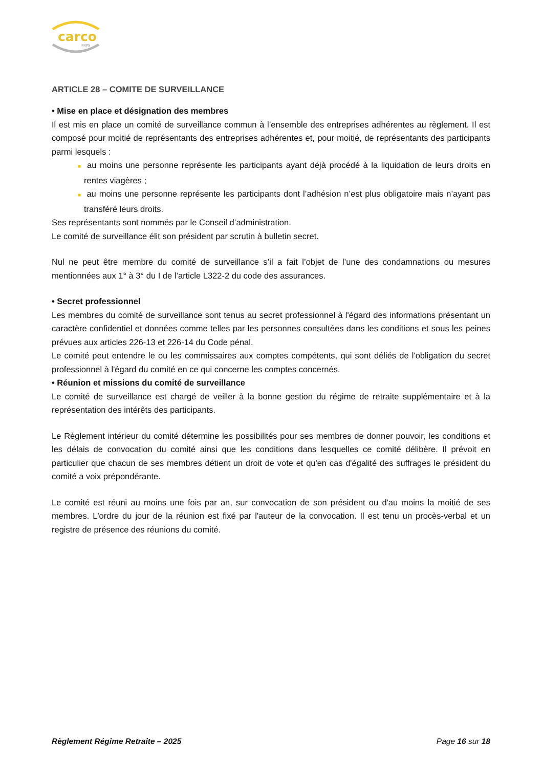carco
FRPS
ARTICLE 28 – COMITE DE SURVEILLANCE
• Mise en place et désignation des membres
Il est mis en place un comité de surveillance commun à l’ensemble des entreprises adhérentes au règlement. Il est composé pour moitié de représentants des entreprises adhérentes et, pour moitié, de représentants des participants parmi lesquels :
■ au moins une personne représente les participants ayant déjà procédé à la liquidation de leurs droits en rentes viagères ;
■ au moins une personne représente les participants dont l’adhésion n’est plus obligatoire mais n’ayant pas transféré leurs droits.
Ses représentants sont nommés par le Conseil d’administration.
Le comité de surveillance élit son président par scrutin à bulletin secret.
Nul ne peut être membre du comité de surveillance s’il a fait l’objet de l’une des condamnations ou mesures mentionnées aux 1° à 3° du I de l’article L322-2 du code des assurances.
• Secret professionnel
Les membres du comité de surveillance sont tenus au secret professionnel à l'égard des informations présentant un caractère confidentiel et données comme telles par les personnes consultées dans les conditions et sous les peines prévues aux articles 226-13 et 226-14 du Code pénal.
Le comité peut entendre le ou les commissaires aux comptes compétents, qui sont déliés de l'obligation du secret professionnel à l'égard du comité en ce qui concerne les comptes concernés.
• Réunion et missions du comité de surveillance
Le comité de surveillance est chargé de veiller à la bonne gestion du régime de retraite supplémentaire et à la représentation des intérêts des participants.
Le Règlement intérieur du comité détermine les possibilités pour ses membres de donner pouvoir, les conditions et les délais de convocation du comité ainsi que les conditions dans lesquelles ce comité délibère. Il prévoit en particulier que chacun de ses membres détient un droit de vote et qu'en cas d'égalité des suffrages le président du comité a voix prépondérante.
Le comité est réuni au moins une fois par an, sur convocation de son président ou d'au moins la moitié de ses membres. L'ordre du jour de la réunion est fixé par l'auteur de la convocation. Il est tenu un procès-verbal et un registre de présence des réunions du comité.
Règlement Régime Retraite – 2025 Page 16 sur 18